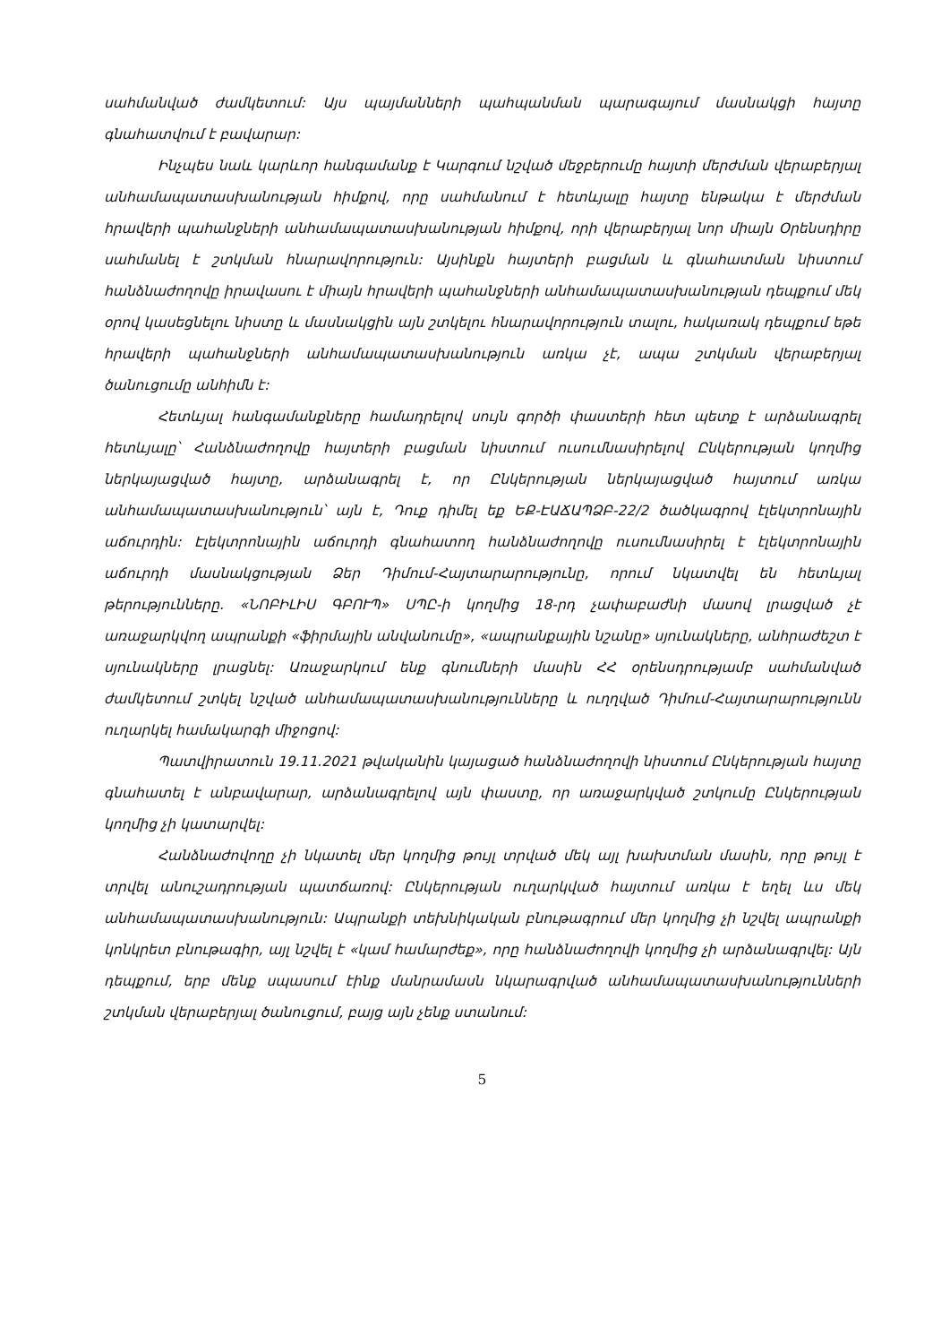սահմանված ժամկետում: Այս պայմանների պահպանման պարագայում մասնակցի հայտը գնահատվում է բավարար:
Ինչպես նաև կարևոր հանգամանք է Կարգում նշված մեջբերումը հայտի մերժման վերաբերյալ անհամապատասխանության հիմքով, որը սահմանում է հետևյալը հայտը ենթակա է մերժման հրավերի պահանջների անհամապատասխանության հիմքով, որի վերաբերյալ նոր միայն Օրենսդիրը սահմանել է շտկման հնարավորություն: Այսինքն հայտերի բացման և գնահատման նիստում հանձնաժողովը իրավասու է միայն հրավերի պահանջների անհամապատասխանության դեպքում մեկ օրով կասեցնելու նիստը և մասնակցին այն շտկելու հնարավորություն տալու, հակառակ դեպքում եթե հրավերի պահանջների անհամապատասխանություն առկա չէ, ապա շտկման վերաբերյալ ծանուցումը անհիմն է:
Հետևյալ հանգամանքները համադրելով սույն գործի փաստերի հետ պետք է արձանագրել հետևյալը՝ Հանձնաժողովը հայտերի բացման նիստում ուսումնասիրելով Ընկերության կողմից ներկայացված հայտը, արձանագրել է, որ Ընկերության ներկայացված հայտում առկա անհամապատասխանություն՝ այն է, Դուք դիմել եք ԵՔ-ԷԱՃԱՊՁԲ-22/2 ծածկագրով էլեկտրոնային աճուրդին: Էլեկտրոնային աճուրդի գնահատող հանձնաժողովը ուսումնասիրել է էլեկտրոնային աճուրդի մասնակցության Ձեր Դիմում-Հայտարարությունը, որում նկատվել են հետևյալ թերությունները. «ՆՈԲԻԼԻՍ ԳԲՈՒՊ» ՍՊԸ-ի կողմից 18-րդ չափաբաժնի մասով լրացված չէ առաջարկվող ապրանքի «ֆիրմային անվանումը», «ապրանքային նշանը» սյունակները, անհրաժեշտ է սյունակները լրացնել: Առաջարկում ենք գնումների մասին ՀՀ օրենսդրությամբ սահմանված ժամկետում շտկել նշված անհամապատասխանությունները և ուղղված Դիմում-Հայտարարությունն ուղարկել համակարգի միջոցով:
Պատվիրատուն 19.11.2021 թվականին կայացած հանձնաժողովի նիստում Ընկերության հայտը գնահատել է անբավարար, արձանագրելով այն փաստը, որ առաջարկված շտկումը Ընկերության կողմից չի կատարվել:
Հանձնաժովողը չի նկատել մեր կողմից թույլ տրված մեկ այլ խախտման մասին, որը թույլ է տրվել անուշադրության պատճառով: Ընկերության ուղարկված հայտում առկա է եղել ևս մեկ անհամապատասխանություն: Ապրանքի տեխնիկական բնութագրում մեր կողմից չի նշվել ապրանքի կոնկրետ բնութագիր, այլ նշվել է «կամ համարժեք», որը հանձնաժողովի կողմից չի արձանագրվել: Այն դեպքում, երբ մենք սպասում էինք մանրամասն նկարագրված անհամապատասխանությունների շտկման վերաբերյալ ծանուցում, բայց այն չենք ստանում:
5